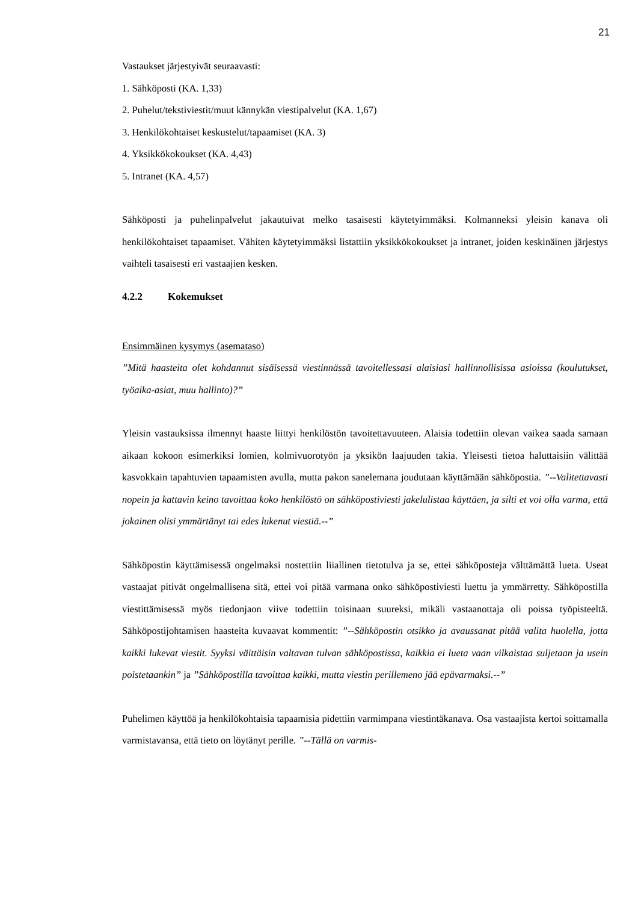21
Vastaukset järjestyivät seuraavasti:
1. Sähköposti (KA. 1,33)
2. Puhelut/tekstiviestit/muut kännykän viestipalvelut (KA. 1,67)
3. Henkilökohtaiset keskustelut/tapaamiset (KA. 3)
4. Yksikkökokoukset (KA. 4,43)
5. Intranet (KA. 4,57)
Sähköposti ja puhelinpalvelut jakautuivat melko tasaisesti käytetyimmäksi. Kolmanneksi yleisin kanava oli henkilökohtaiset tapaamiset. Vähiten käytetyimmäksi listattiin yksikkökokoukset ja intranet, joiden keskinäinen järjestys vaihteli tasaisesti eri vastaajien kesken.
4.2.2 Kokemukset
Ensimmäinen kysymys (asemataso)
”Mitä haasteita olet kohdannut sisäisessä viestinnässä tavoitellessasi alaisiasi hallinnollisissa asioissa (koulutukset, työaika-asiat, muu hallinto)?”
Yleisin vastauksissa ilmennyt haaste liittyi henkilöstön tavoitettavuuteen. Alaisia todettiin olevan vaikea saada samaan aikaan kokoon esimerkiksi lomien, kolmivuorotyön ja yksikön laajuuden takia. Yleisesti tietoa haluttaisiin välittää kasvokkain tapahtuvien tapaamisten avulla, mutta pakon sanelemana joudutaan käyttämään sähköpostia. ”--Valitettavasti nopein ja kattavin keino tavoittaa koko henkilöstö on sähköpostiviesti jakelulistaa käyttäen, ja silti et voi olla varma, että jokainen olisi ymmärtänyt tai edes lukenut viestiä.--”
Sähköpostin käyttämisessä ongelmaksi nostettiin liiallinen tietotulva ja se, ettei sähköposteja välttämättä lueta. Useat vastaajat pitivät ongelmallisena sitä, ettei voi pitää varmana onko sähköpostiviesti luettu ja ymmärretty. Sähköpostilla viestittämisessä myös tiedonjaon viive todettiin toisinaan suureksi, mikäli vastaanottaja oli poissa työpisteeltä. Sähköpostijohtamisen haasteita kuvaavat kommentit: ”--Sähköpostin otsikko ja avaussanat pitää valita huolella, jotta kaikki lukevat viestit. Syyksi väittäisin valtavan tulvan sähköpostissa, kaikkia ei lueta vaan vilkaistaa suljetaan ja usein poistetaankin” ja ”Sähköpostilla tavoittaa kaikki, mutta viestin perillemeno jää epävarmaksi.--”
Puhelimen käyttöä ja henkilökohtaisia tapaamisia pidettiin varmimpana viestintäkanava. Osa vastaajista kertoi soittamalla varmistavansa, että tieto on löytänyt perille. ”--Tällä on varmis-